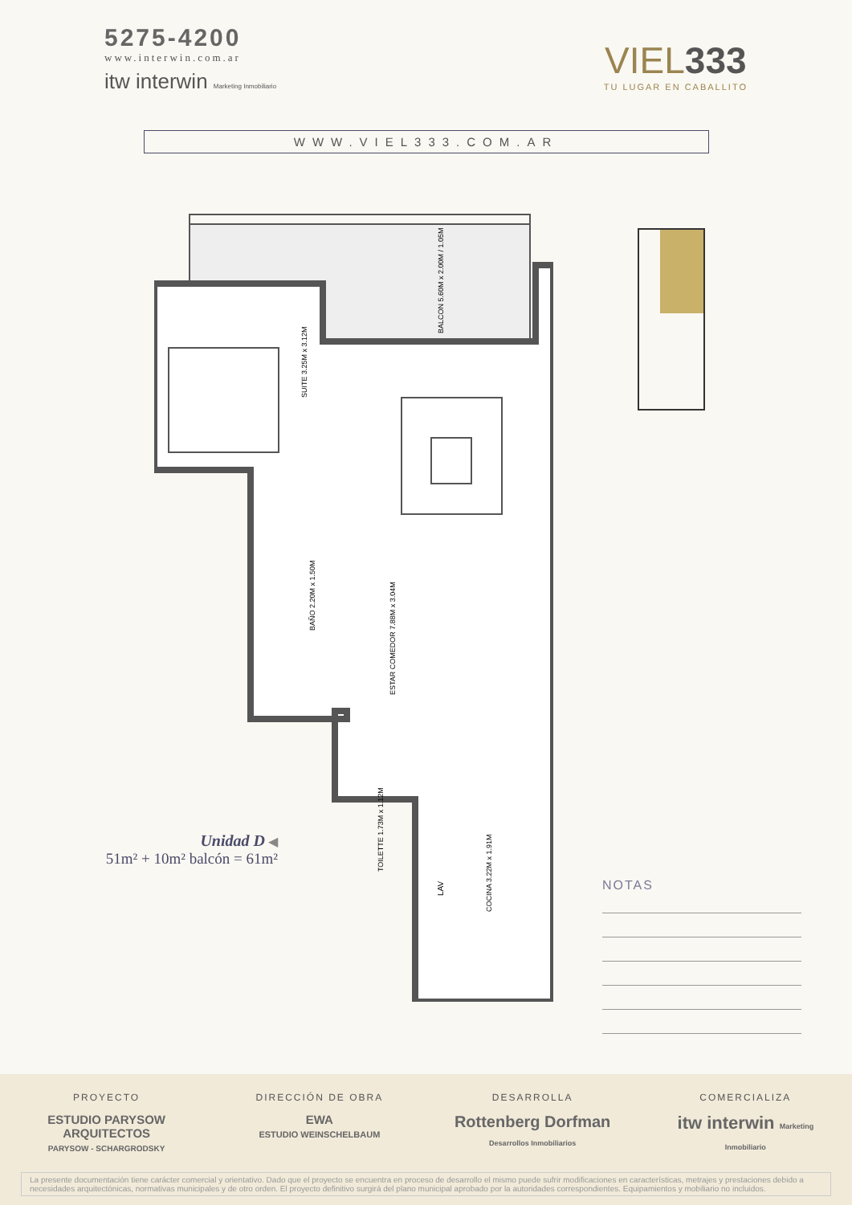5275-4200
www.interwin.com.ar
itw interwin Marketing Inmobiliario
VIEL333
TU LUGAR EN CABALLITO
WWW.VIEL333.COM.AR
SUITE 3.25M x 3.12M
ESTAR COMEDOR 7.88M x 3.04M
BAÑO 2.20M x 1.50M
TOILETTE 1.73M x 1.12M
COCINA 3.22M x 1.91M
BALCON 5.60M x 2.00M / 1.05M
LAV
Unidad D ◀
51m² + 10m² balcón = 61m²
NOTAS
PROYECTO
ESTUDIO PARYSOW ARQUITECTOS
PARYSOW - SCHARGRODSKY
DIRECCIÓN DE OBRA
EWA
ESTUDIO WEINSCHELBAUM
DESARROLLA
Rottenberg Dorfman
Desarrollos Inmobiliarios
COMERCIALIZA
itw interwin Marketing Inmobiliario
La presente documentación tiene carácter comercial y orientativo. Dado que el proyecto se encuentra en proceso de desarrollo el mismo puede sufrir modificaciones en características, metrajes y prestaciones debido a necesidades arquitectónicas, normativas municipales y de otro orden. El proyecto definitivo surgirá del plano municipal aprobado por la autoridades correspondientes. Equipamientos y mobiliario no incluidos.